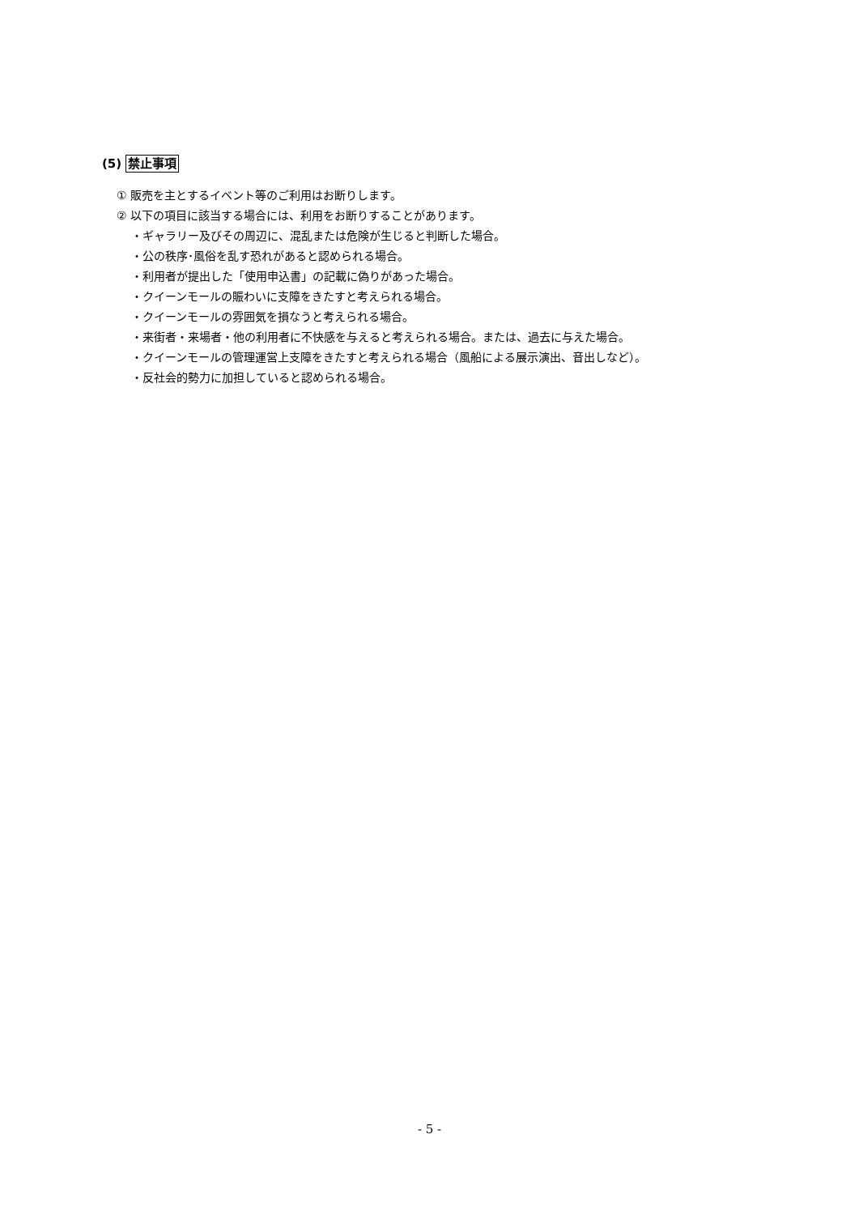(5) 禁止事項
① 販売を主とするイベント等のご利用はお断りします。
② 以下の項目に該当する場合には、利用をお断りすることがあります。
・ギャラリー及びその周辺に、混乱または危険が生じると判断した場合。
・公の秩序･風俗を乱す恐れがあると認められる場合。
・利用者が提出した「使用申込書」の記載に偽りがあった場合。
・クイーンモールの賑わいに支障をきたすと考えられる場合。
・クイーンモールの雰囲気を損なうと考えられる場合。
・来街者・来場者・他の利用者に不快感を与えると考えられる場合。または、過去に与えた場合。
・クイーンモールの管理運営上支障をきたすと考えられる場合（風船による展示演出、音出しなど）。
・反社会的勢力に加担していると認められる場合。
- 5 -